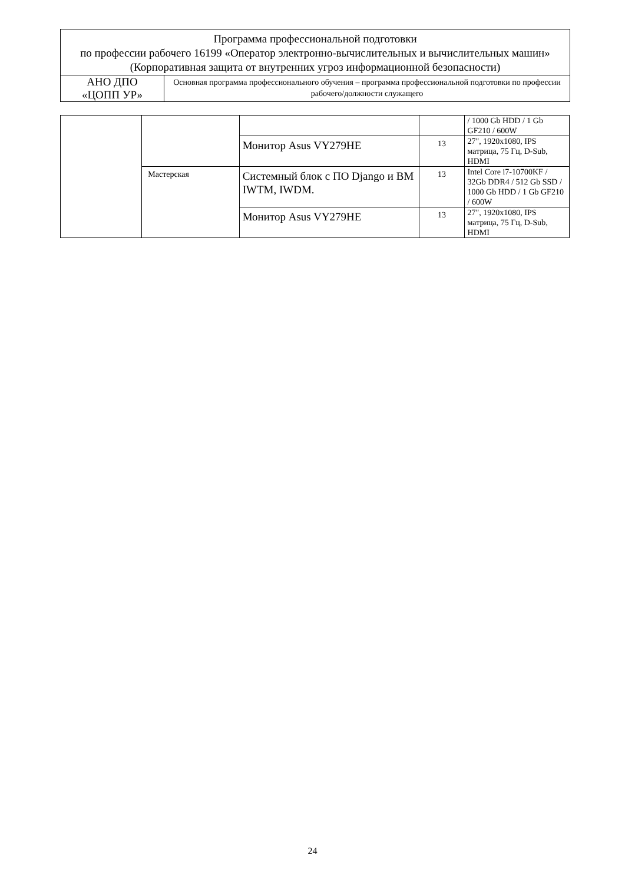| Программа профессиональной подготовки по профессии рабочего 16199 «Оператор электронно-вычислительных и вычислительных машин» (Корпоративная защита от внутренних угроз информационной безопасности) | |
| АНО ДПО «ЦОПП УР» | Основная программа профессионального обучения – программа профессиональной подготовки по профессии рабочего/должности служащего |
| | | | | / 1000 Gb HDD / 1 Gb GF210 / 600W |
| | | Монитор Asus VY279HE | 13 | 27", 1920x1080, IPS матрица, 75 Гц, D-Sub, HDMI |
| | Мастерская | Системный блок с ПО Django и ВМ IWTM, IWDM. | 13 | Intel Core i7-10700KF / 32Gb DDR4 / 512 Gb SSD / 1000 Gb HDD / 1 Gb GF210 / 600W |
| | | Монитор Asus VY279HE | 13 | 27", 1920x1080, IPS матрица, 75 Гц, D-Sub, HDMI |
24